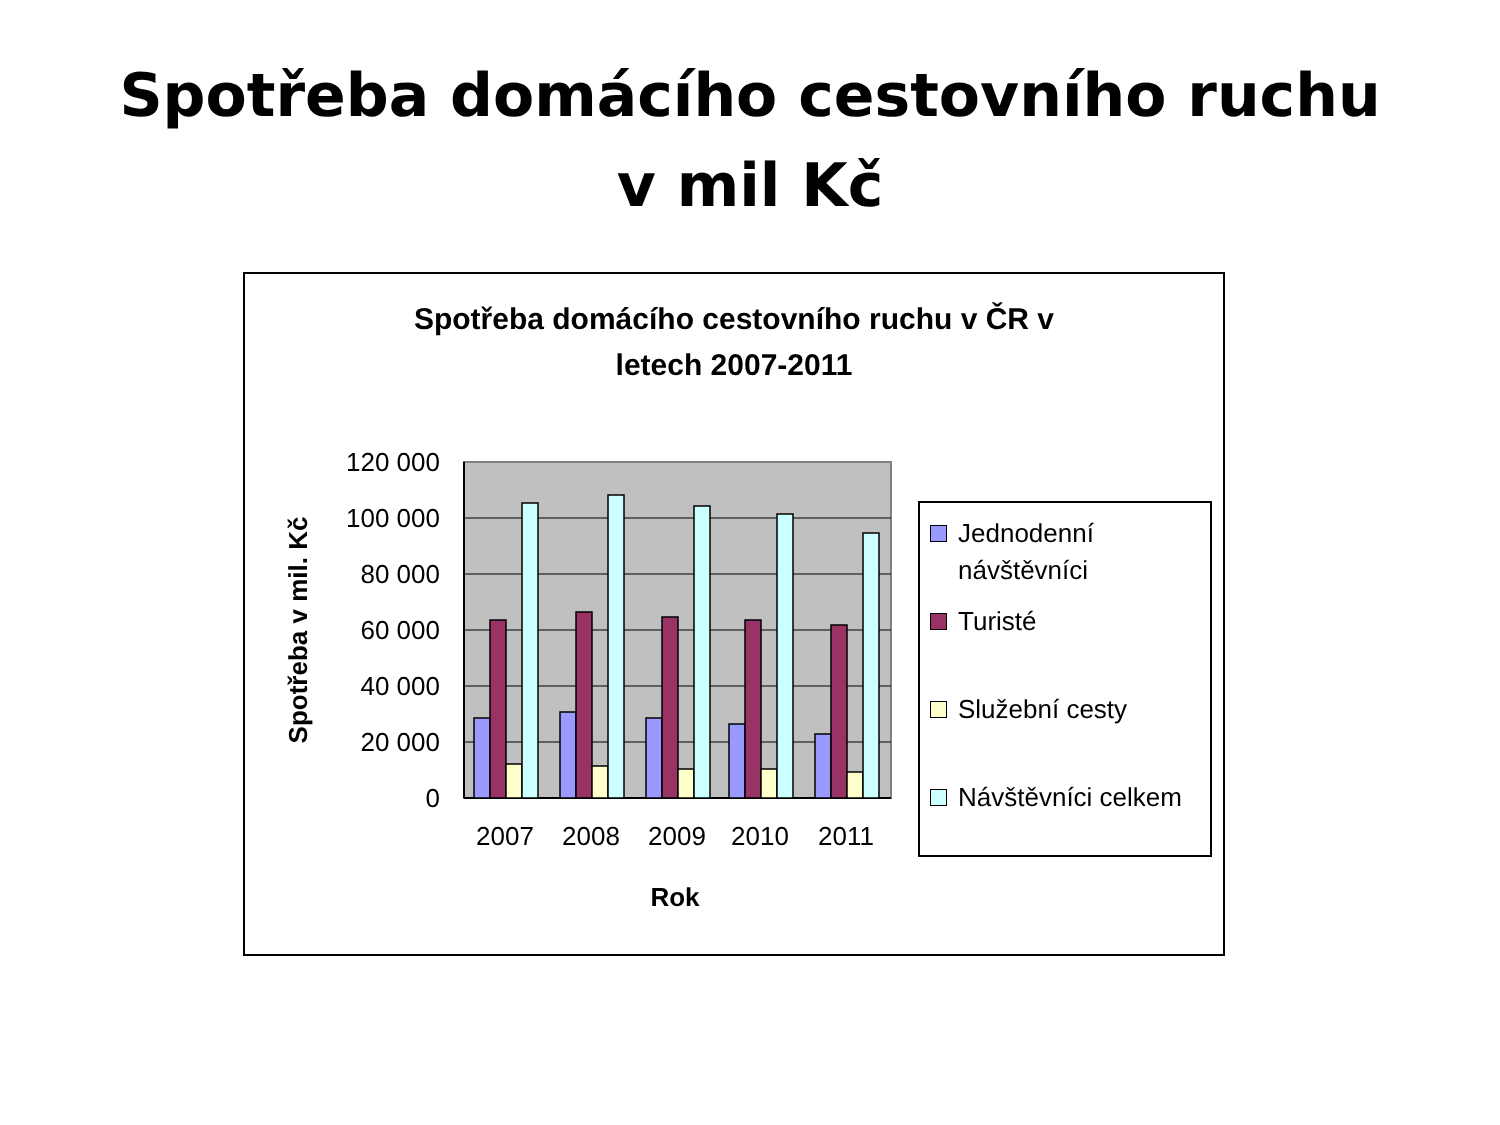Spotřeba domácího cestovního ruchu
v mil Kč
Spotřeba domácího cestovního ruchu v ČR v
letech 2007-2011
120 000
100 000
80 000
60 000
40 000
20 000
0
2007
2008
2009
2010
2011
Rok
Spotřeba v mil. Kč
Jednodenní
návštěvníci
Turisté
Služební cesty
Návštěvníci celkem